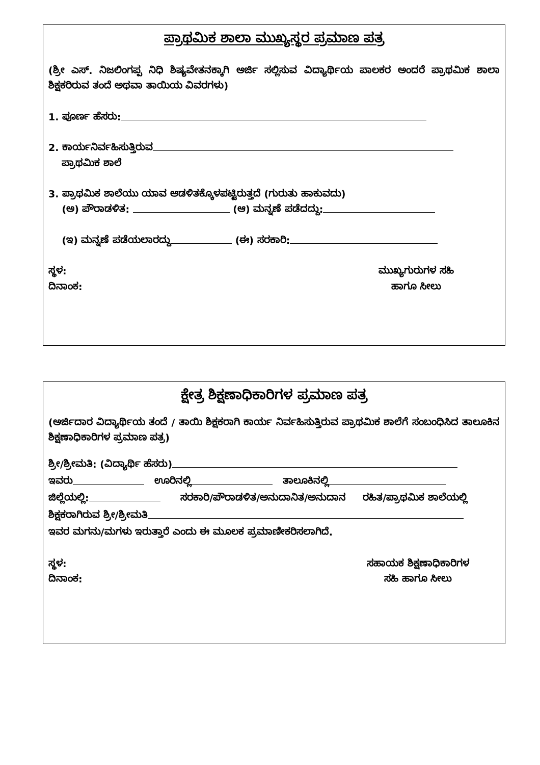ಪ್ರಾಥಮಿಕ ಶಾಲಾ ಮುಖ್ಯಸ್ಥರ ಪ್ರಮಾಣ ಪತ್ರ
(ಶ್ರೀ ಎಸ್. ನಿಜಲಿಂಗಪ್ಪ ನಿಧಿ ಶಿಷ್ಯವೇತನಕ್ಕಾಗಿ ಅರ್ಜಿ ಸಲ್ಲಿಸುವ ವಿದ್ಯಾರ್ಥಿಯ ಪಾಲಕರ ಅಂದರೆ ಪ್ರಾಥಮಿಕ ಶಾಲಾ ಶಿಕ್ಷಕರಿರುವ ತಂದೆ ಅಥವಾ ತಾಯಿಯ ವಿವರಗಳು)
1. ಪೂರ್ಣ ಹೆಸರು:
2. ಕಾರ್ಯನಿರ್ವಹಿಸುತ್ತಿರುವ
ಪ್ರಾಥಮಿಕ ಶಾಲೆ
3. ಪ್ರಾಥಮಿಕ ಶಾಲೆಯು ಯಾವ ಆಡಳಿತಕ್ಕೊಳಪಟ್ಟಿರುತ್ತದೆ (ಗುರುತು ಹಾಕುವದು)
(ಅ) ಪೌರಾಡಳಿತ: (ಆ) ಮನ್ನಣೆ ಪಡೆದದ್ದು:
(ಇ) ಮನ್ನಣೆ ಪಡೆಯಲಾರದ್ದು (ಈ) ಸರಕಾರಿ:
ಸ್ಥಳ:
ದಿನಾಂಕ:
ಮುಖ್ಯಗುರುಗಳ ಸಹಿ
ಹಾಗೂ ಸೀಲು
ಕ್ಷೇತ್ರ ಶಿಕ್ಷಣಾಧಿಕಾರಿಗಳ ಪ್ರಮಾಣ ಪತ್ರ
(ಅರ್ಜಿದಾರ ವಿದ್ಯಾರ್ಥಿಯ ತಂದೆ / ತಾಯಿ ಶಿಕ್ಷಕರಾಗಿ ಕಾರ್ಯ ನಿರ್ವಹಿಸುತ್ತಿರುವ ಪ್ರಾಥಮಿಕ ಶಾಲೆಗೆ ಸಂಬಂಧಿಸಿದ ತಾಲೂಕಿನ ಶಿಕ್ಷಣಾಧಿಕಾರಿಗಳ ಪ್ರಮಾಣ ಪತ್ರ)
ಶ್ರೀ/ಶ್ರೀಮತಿ: (ವಿದ್ಯಾರ್ಥಿ ಹೆಸರು)
ಇವರು ಊರಿನಲ್ಲಿ ತಾಲೂಕಿನಲ್ಲಿ
ಜಿಲ್ಲೆಯಲ್ಲಿ: ಸರಕಾರಿ/ಪೌರಾಡಳಿತ/ಅನುದಾನಿತ/ಅನುದಾನ ರಹಿತ/ಪ್ರಾಥಮಿಕ ಶಾಲೆಯಲ್ಲಿ
ಶಿಕ್ಷಕರಾಗಿರುವ ಶ್ರೀ/ಶ್ರೀಮತಿ
ಇವರ ಮಗನು/ಮಗಳು ಇರುತ್ತಾರೆ ಎಂದು ಈ ಮೂಲಕ ಪ್ರಮಾಣೀಕರಿಸಲಾಗಿದೆ.
ಸ್ಥಳ:
ದಿನಾಂಕ:
ಸಹಾಯಕ ಶಿಕ್ಷಣಾಧಿಕಾರಿಗಳ
ಸಹಿ ಹಾಗೂ ಸೀಲು